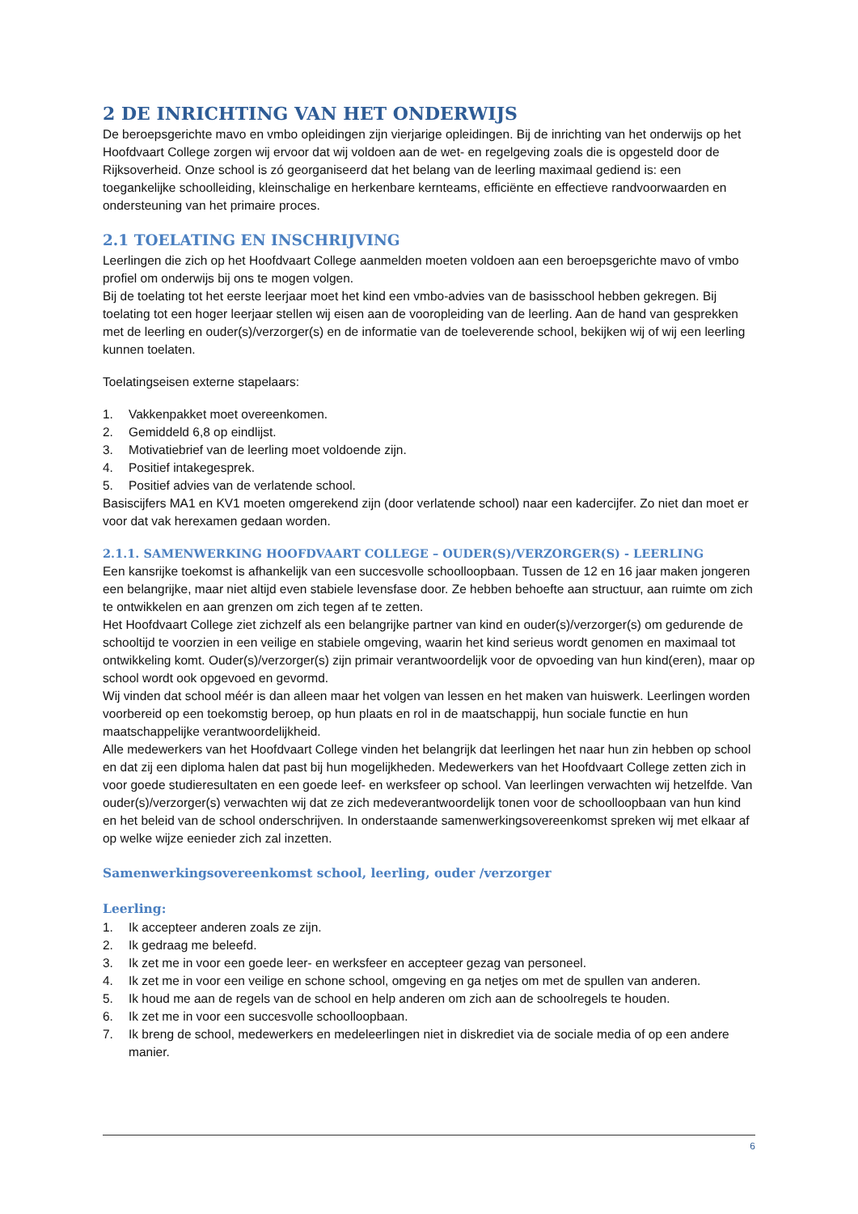2 DE INRICHTING VAN HET ONDERWIJS
De beroepsgerichte mavo en vmbo opleidingen zijn vierjarige opleidingen. Bij de inrichting van het onderwijs op het Hoofdvaart College zorgen wij ervoor dat wij voldoen aan de wet- en regelgeving zoals die is opgesteld door de Rijksoverheid. Onze school is zó georganiseerd dat het belang van de leerling maximaal gediend is: een toegankelijke schoolleiding, kleinschalige en herkenbare kernteams, efficiënte en effectieve randvoorwaarden en ondersteuning van het primaire proces.
2.1 TOELATING EN INSCHRIJVING
Leerlingen die zich op het Hoofdvaart College aanmelden moeten voldoen aan een beroepsgerichte mavo of vmbo profiel om onderwijs bij ons te mogen volgen.
Bij de toelating tot het eerste leerjaar moet het kind een vmbo-advies van de basisschool hebben gekregen. Bij toelating tot een hoger leerjaar stellen wij eisen aan de vooropleiding van de leerling. Aan de hand van gesprekken met de leerling en ouder(s)/verzorger(s) en de informatie van de toeleverende school, bekijken wij of wij een leerling kunnen toelaten.
Toelatingseisen externe stapelaars:
1. Vakkenpakket moet overeenkomen.
2. Gemiddeld 6,8 op eindlijst.
3. Motivatiebrief van de leerling moet voldoende zijn.
4. Positief intakegesprek.
5. Positief advies van de verlatende school.
Basiscijfers MA1 en KV1 moeten omgerekend zijn (door verlatende school) naar een kadercijfer. Zo niet dan moet er voor dat vak herexamen gedaan worden.
2.1.1. SAMENWERKING HOOFDVAART COLLEGE – OUDER(S)/VERZORGER(S) - LEERLING
Een kansrijke toekomst is afhankelijk van een succesvolle schoolloopbaan. Tussen de 12 en 16 jaar maken jongeren een belangrijke, maar niet altijd even stabiele levensfase door. Ze hebben behoefte aan structuur, aan ruimte om zich te ontwikkelen en aan grenzen om zich tegen af te zetten.
Het Hoofdvaart College ziet zichzelf als een belangrijke partner van kind en ouder(s)/verzorger(s) om gedurende de schooltijd te voorzien in een veilige en stabiele omgeving, waarin het kind serieus wordt genomen en maximaal tot ontwikkeling komt. Ouder(s)/verzorger(s) zijn primair verantwoordelijk voor de opvoeding van hun kind(eren), maar op school wordt ook opgevoed en gevormd.
Wij vinden dat school méér is dan alleen maar het volgen van lessen en het maken van huiswerk. Leerlingen worden voorbereid op een toekomstig beroep, op hun plaats en rol in de maatschappij, hun sociale functie en hun maatschappelijke verantwoordelijkheid.
Alle medewerkers van het Hoofdvaart College vinden het belangrijk dat leerlingen het naar hun zin hebben op school en dat zij een diploma halen dat past bij hun mogelijkheden. Medewerkers van het Hoofdvaart College zetten zich in voor goede studieresultaten en een goede leef- en werksfeer op school. Van leerlingen verwachten wij hetzelfde. Van ouder(s)/verzorger(s) verwachten wij dat ze zich medeverantwoordelijk tonen voor de schoolloopbaan van hun kind en het beleid van de school onderschrijven. In onderstaande samenwerkingsovereenkomst spreken wij met elkaar af op welke wijze eenieder zich zal inzetten.
Samenwerkingsovereenkomst school, leerling, ouder /verzorger
Leerling:
1. Ik accepteer anderen zoals ze zijn.
2. Ik gedraag me beleefd.
3. Ik zet me in voor een goede leer- en werksfeer en accepteer gezag van personeel.
4. Ik zet me in voor een veilige en schone school, omgeving en ga netjes om met de spullen van anderen.
5. Ik houd me aan de regels van de school en help anderen om zich aan de schoolregels te houden.
6. Ik zet me in voor een succesvolle schoolloopbaan.
7. Ik breng de school, medewerkers en medeleerlingen niet in diskrediet via de sociale media of op een andere manier.
6